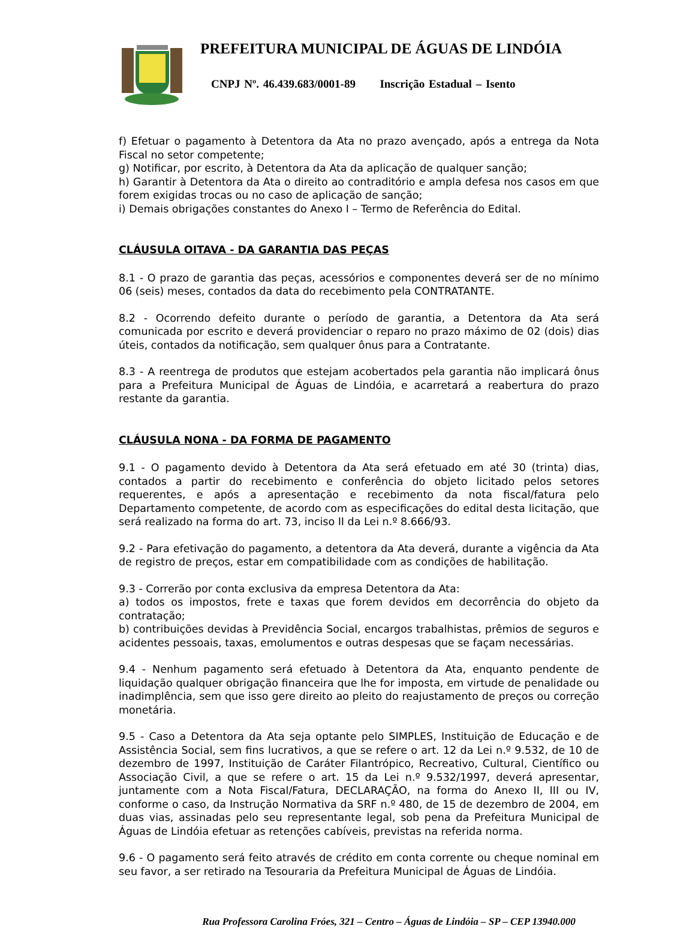PREFEITURA MUNICIPAL DE ÁGUAS DE LINDÓIA
CNPJ Nº. 46.439.683/0001-89 Inscrição Estadual – Isento
f) Efetuar o pagamento à Detentora da Ata no prazo avençado, após a entrega da Nota Fiscal no setor competente;
g) Notificar, por escrito, à Detentora da Ata da aplicação de qualquer sanção;
h) Garantir à Detentora da Ata o direito ao contraditório e ampla defesa nos casos em que forem exigidas trocas ou no caso de aplicação de sanção;
i) Demais obrigações constantes do Anexo I – Termo de Referência do Edital.
CLÁUSULA OITAVA - DA GARANTIA DAS PEÇAS
8.1 - O prazo de garantia das peças, acessórios e componentes deverá ser de no mínimo 06 (seis) meses, contados da data do recebimento pela CONTRATANTE.
8.2 - Ocorrendo defeito durante o período de garantia, a Detentora da Ata será comunicada por escrito e deverá providenciar o reparo no prazo máximo de 02 (dois) dias úteis, contados da notificação, sem qualquer ônus para a Contratante.
8.3 - A reentrega de produtos que estejam acobertados pela garantia não implicará ônus para a Prefeitura Municipal de Águas de Lindóia, e acarretará a reabertura do prazo restante da garantia.
CLÁUSULA NONA - DA FORMA DE PAGAMENTO
9.1 - O pagamento devido à Detentora da Ata será efetuado em até 30 (trinta) dias, contados a partir do recebimento e conferência do objeto licitado pelos setores requerentes, e após a apresentação e recebimento da nota fiscal/fatura pelo Departamento competente, de acordo com as especificações do edital desta licitação, que será realizado na forma do art. 73, inciso II da Lei n.º 8.666/93.
9.2 - Para efetivação do pagamento, a detentora da Ata deverá, durante a vigência da Ata de registro de preços, estar em compatibilidade com as condições de habilitação.
9.3 - Correrão por conta exclusiva da empresa Detentora da Ata:
a) todos os impostos, frete e taxas que forem devidos em decorrência do objeto da contratação;
b) contribuições devidas à Previdência Social, encargos trabalhistas, prêmios de seguros e acidentes pessoais, taxas, emolumentos e outras despesas que se façam necessárias.
9.4 - Nenhum pagamento será efetuado à Detentora da Ata, enquanto pendente de liquidação qualquer obrigação financeira que lhe for imposta, em virtude de penalidade ou inadimplência, sem que isso gere direito ao pleito do reajustamento de preços ou correção monetária.
9.5 - Caso a Detentora da Ata seja optante pelo SIMPLES, Instituição de Educação e de Assistência Social, sem fins lucrativos, a que se refere o art. 12 da Lei n.º 9.532, de 10 de dezembro de 1997, Instituição de Caráter Filantrópico, Recreativo, Cultural, Científico ou Associação Civil, a que se refere o art. 15 da Lei n.º 9.532/1997, deverá apresentar, juntamente com a Nota Fiscal/Fatura, DECLARAÇÃO, na forma do Anexo II, III ou IV, conforme o caso, da Instrução Normativa da SRF n.º 480, de 15 de dezembro de 2004, em duas vias, assinadas pelo seu representante legal, sob pena da Prefeitura Municipal de Águas de Lindóia efetuar as retenções cabíveis, previstas na referida norma.
9.6 - O pagamento será feito através de crédito em conta corrente ou cheque nominal em seu favor, a ser retirado na Tesouraria da Prefeitura Municipal de Águas de Lindóia.
Rua Professora Carolina Fróes, 321 – Centro – Águas de Lindóia – SP – CEP 13940.000